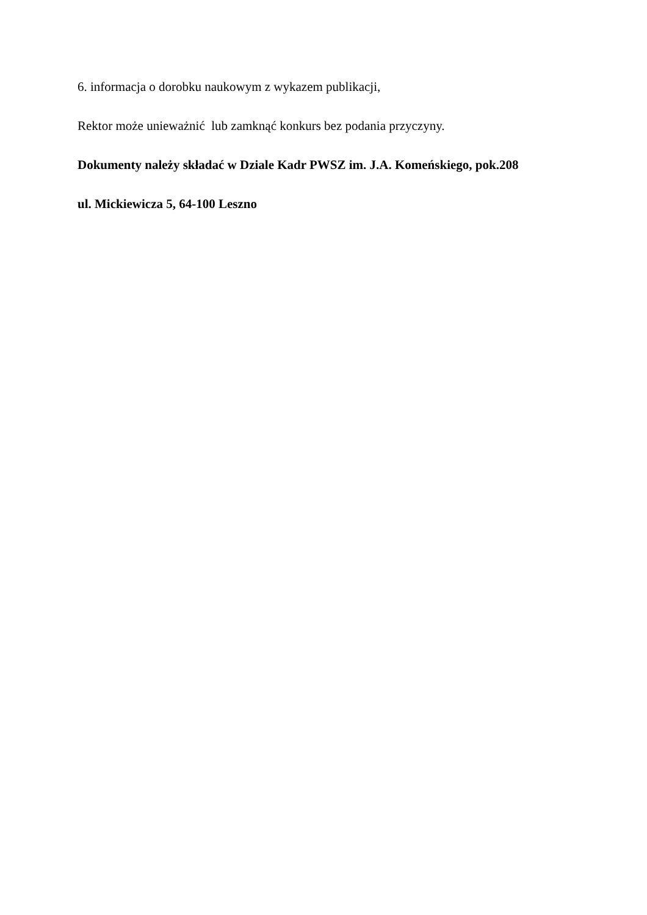6. informacja o dorobku naukowym z wykazem publikacji,
Rektor może unieważnić lub zamknąć konkurs bez podania przyczyny.
Dokumenty należy składać w Dziale Kadr PWSZ im. J.A. Komeńskiego, pok.208
ul. Mickiewicza 5, 64-100 Leszno